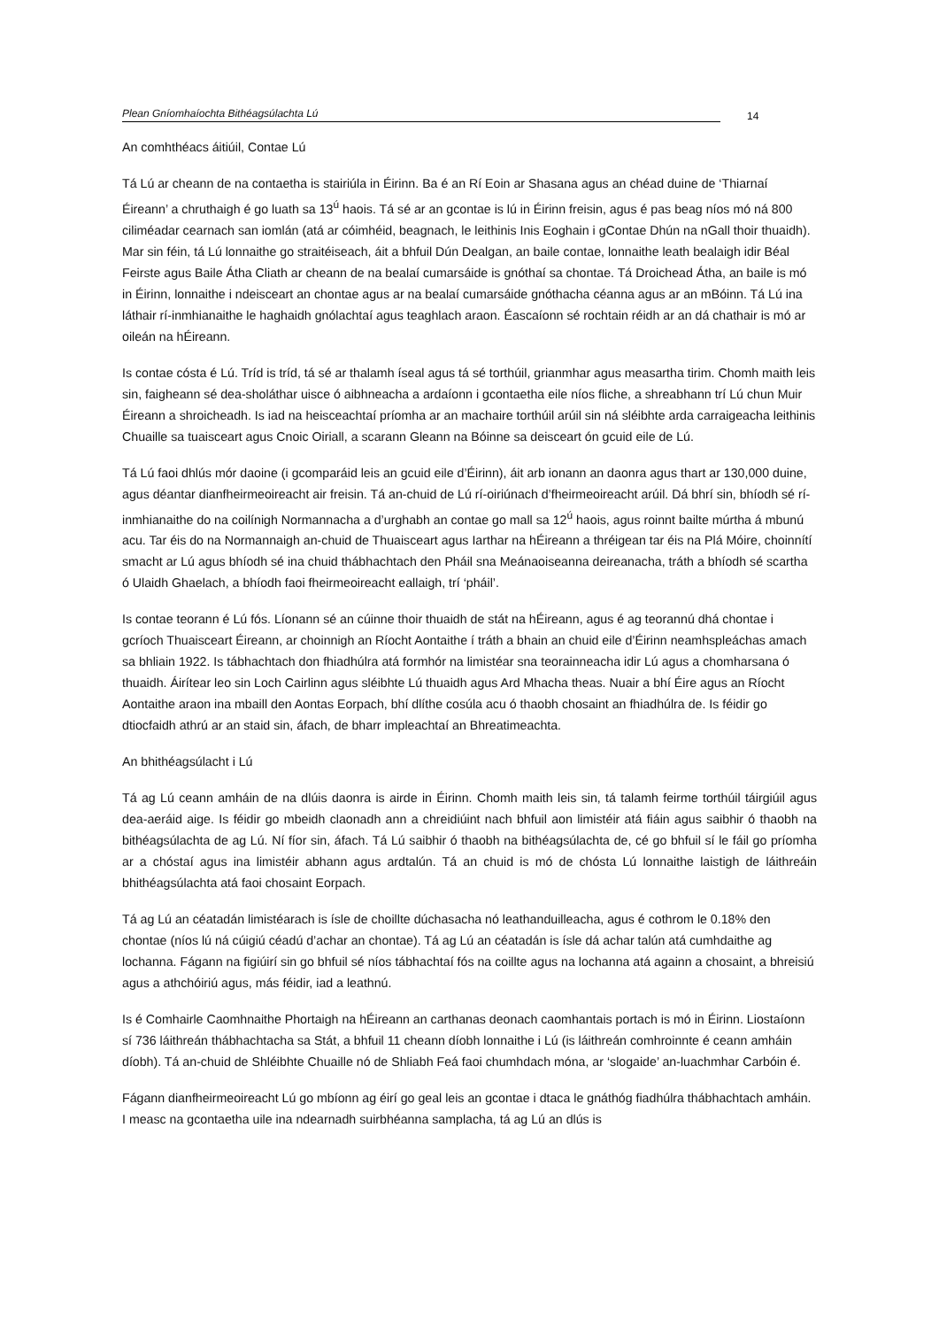Plean Gníomhaíochta Bithéagsúlachta Lú 14
An comhthéacs áitiúil, Contae Lú
Tá Lú ar cheann de na contaetha is stairiúla in Éirinn. Ba é an Rí Eoin ar Shasana agus an chéad duine de ‘Thiarnaí Éireann’ a chruthaigh é go luath sa 13<sup>ú</sup> haois. Tá sé ar an gcontae is lú in Éirinn freisin, agus é pas beag níos mó ná 800 ciliméadar cearnach san iomlán (atá ar cóimhéid, beagnach, le leithinis Inis Eoghain i gContae Dhún na nGall thoir thuaidh). Mar sin féin, tá Lú lonnaithe go straitéiseach, áit a bhfuil Dún Dealgan, an baile contae, lonnaithe leath bealaigh idir Béal Feirste agus Baile Átha Cliath ar cheann de na bealaí cumarsáide is gnóthaí sa chontae. Tá Droichead Átha, an baile is mó in Éirinn, lonnaithe i ndeisceart an chontae agus ar na bealaí cumarsáide gnóthacha céanna agus ar an mBóinn. Tá Lú ina láthair rí-inmhianaithe le haghaidh gnólachtaí agus teaghlach araon. Éascaíonn sé rochtain réidh ar an dá chathair is mó ar oileán na hÉireann.
Is contae cósta é Lú. Tríd is tríd, tá sé ar thalamh íseal agus tá sé torthúil, grianmhar agus measartha tirim. Chomh maith leis sin, faigheann sé dea-sholáthar uisce ó aibhneacha a ardaíonn i gcontaetha eile níos fliche, a shreabhann trí Lú chun Muir Éireann a shroicheadh. Is iad na heisceachtaí príomha ar an machaire torthúil arúil sin ná sléibhte arda carraigeacha leithinis Chuaille sa tuaisceart agus Cnoic Oiriall, a scarann Gleann na Bóinne sa deisceart ón gcuid eile de Lú.
Tá Lú faoi dhlús mór daoine (i gcomparáid leis an gcuid eile d’Éirinn), áit arb ionann an daonra agus thart ar 130,000 duine, agus déantar dianfheirmeoireacht air freisin. Tá an-chuid de Lú rí-oiriúnach d’fheirmeoireacht arúil. Dá bhrí sin, bhíodh sé rí-inmhianaithe do na coilínigh Normannacha a d’urghabh an contae go mall sa 12<sup>ú</sup> haois, agus roinnt bailte múrtha á mbunú acu. Tar éis do na Normannaigh an-chuid de Thuaisceart agus Iarthar na hÉireann a thréigean tar éis na Plá Móire, choinnítí smacht ar Lú agus bhíodh sé ina chuid thábhachtach den Pháil sna Meánaoiseanna deireanacha, tráth a bhíodh sé scartha ó Ulaidh Ghaelach, a bhíodh faoi fheirmeoireacht eallaigh, trí ‘pháil’.
Is contae teorann é Lú fós. Líonann sé an cúinne thoir thuaidh de stát na hÉireann, agus é ag teorannú dhá chontae i gcríoch Thuaisceart Éireann, ar choinnigh an Ríocht Aontaithe í tráth a bhain an chuid eile d’Éirinn neamhspleáchas amach sa bhliain 1922. Is tábhachtach don fhiadhúlra atá formhór na limistéar sna teorainneacha idir Lú agus a chomharsana ó thuaidh. Áirítear leo sin Loch Cairlinn agus sléibhte Lú thuaidh agus Ard Mhacha theas. Nuair a bhí Éire agus an Ríocht Aontaithe araon ina mbaill den Aontas Eorpach, bhí dlíthe cosúla acu ó thaobh chosaint an fhiadhúlra de. Is féidir go dtiocfaidh athrú ar an staid sin, áfach, de bharr impleachtaí an Bhreatimeachta.
An bhithéagsúlacht i Lú
Tá ag Lú ceann amháin de na dlúis daonra is airde in Éirinn. Chomh maith leis sin, tá talamh feirme torthúil táirgiúil agus dea-aeráid aige. Is féidir go mbeidh claonadh ann a chreidiúint nach bhfuil aon limistéir atá fiáin agus saibhir ó thaobh na bithéagsúlachta de ag Lú. Ní fíor sin, áfach. Tá Lú saibhir ó thaobh na bithéagsúlachta de, cé go bhfuil sí le fáil go príomha ar a chóstaí agus ina limistéir abhann agus ardtalún. Tá an chuid is mó de chósta Lú lonnaithe laistigh de láithreáin bhithéagsúlachta atá faoi chosaint Eorpach.
Tá ag Lú an céatadán limistéarach is ísle de choillte dúchasacha nó leathanduilleacha, agus é cothrom le 0.18% den chontae (níos lú ná cúigiú céadú d’achar an chontae). Tá ag Lú an céatadán is ísle dá achar talún atá cumhdaithe ag lochanna. Fágann na figiúirí sin go bhfuil sé níos tábhachtaí fós na coillte agus na lochanna atá againn a chosaint, a bhreisiú agus a athchóiriú agus, más féidir, iad a leathnú.
Is é Comhairle Caomhnaithe Phortaigh na hÉireann an carthanas deonach caomhantais portach is mó in Éirinn. Liostaíonn sí 736 láithreán thábhachtacha sa Stát, a bhfuil 11 cheann díobh lonnaithe i Lú (is láithreán comhroinnte é ceann amháin díobh). Tá an-chuid de Shléibhte Chuaille nó de Shliabh Feá faoi chumhdach móna, ar ‘slogaide’ an-luachmhar Carbóin é.
Fágann dianfheirmeoireacht Lú go mbíonn ag éirí go geal leis an gcontae i dtaca le gnáthóg fiadhúlra thábhachtach amháin. I measc na gcontaetha uile ina ndearnadh suirbhéanna samplacha, tá ag Lú an dlús is